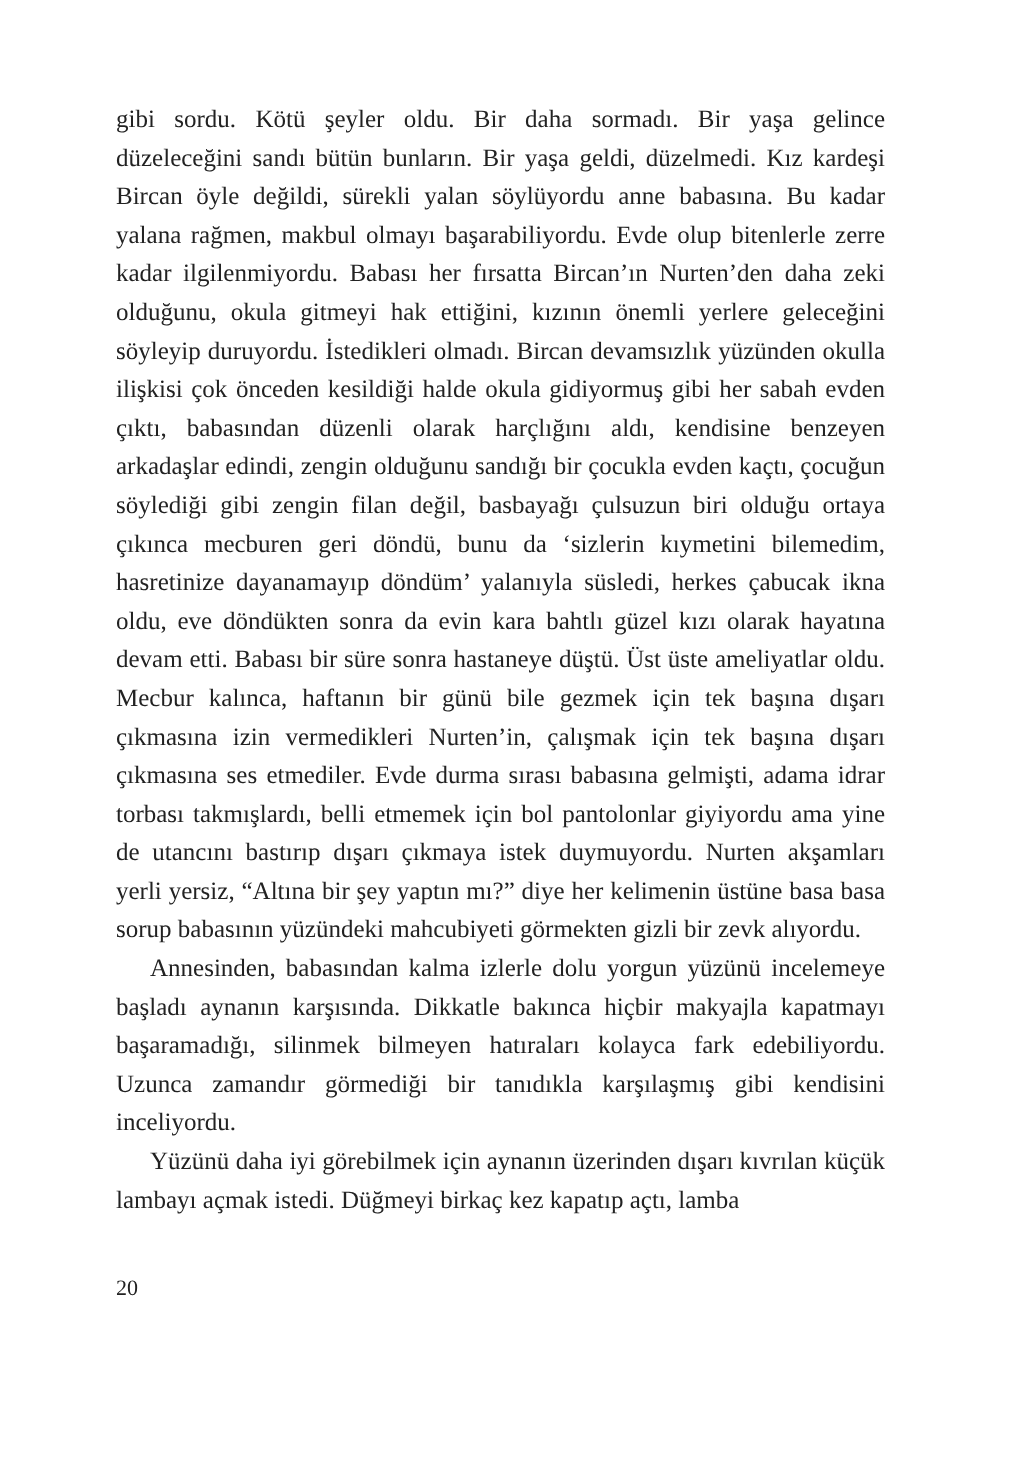gibi sordu. Kötü şeyler oldu. Bir daha sormadı. Bir yaşa gelince düzeleceğini sandı bütün bunların. Bir yaşa geldi, düzelmedi. Kız kardeşi Bircan öyle değildi, sürekli yalan söylüyordu anne babasına. Bu kadar yalana rağmen, makbul olmayı başarabiliyordu. Evde olup bitenlerle zerre kadar ilgilenmiyordu. Babası her fırsatta Bircan’ın Nurten’den daha zeki olduğunu, okula gitmeyi hak ettiğini, kızının önemli yerlere geleceğini söyleyip duruyordu. İstedikleri olmadı. Bircan devamsızlık yüzünden okulla ilişkisi çok önceden kesildiği halde okula gidiyormuş gibi her sabah evden çıktı, babasından düzenli olarak harçlığını aldı, kendisine benzeyen arkadaşlar edindi, zengin olduğunu sandığı bir çocukla evden kaçtı, çocuğun söylediği gibi zengin filan değil, basbayağı çulsuzun biri olduğu ortaya çıkınca mecburen geri döndü, bunu da ‘sizlerin kıymetini bilemedim, hasretinize dayanamayıp döndüm’ yalanıyla süsledi, herkes çabucak ikna oldu, eve döndükten sonra da evin kara bahtlı güzel kızı olarak hayatına devam etti. Babası bir süre sonra hastaneye düştü. Üst üste ameliyatlar oldu. Mecbur kalınca, haftanın bir günü bile gezmek için tek başına dışarı çıkmasına izin vermedikleri Nurten’in, çalışmak için tek başına dışarı çıkmasına ses etmediler. Evde durma sırası babasına gelmişti, adama idrar torbası takmışlardı, belli etmemek için bol pantolonlar giyiyordu ama yine de utancını bastırıp dışarı çıkmaya istek duymuyordu. Nurten akşamları yerli yersiz, “Altına bir şey yaptın mı?” diye her kelimenin üstüne basa basa sorup babasının yüzündeki mahcubiyeti görmekten gizli bir zevk alıyordu.
Annesinden, babasından kalma izlerle dolu yorgun yüzünü incelemeye başladı aynanın karşısında. Dikkatle bakınca hiçbir makyajla kapatmayı başaramadığı, silinmek bilmeyen hatıraları kolayca fark edebiliyordu. Uzunca zamandır görmediği bir tanıdıkla karşılaşmış gibi kendisini inceliyordu.
Yüzünü daha iyi görebilmek için aynanın üzerinden dışarı kıvrılan küçük lambayı açmak istedi. Düğmeyi birkaç kez kapatıp açtı, lamba
20